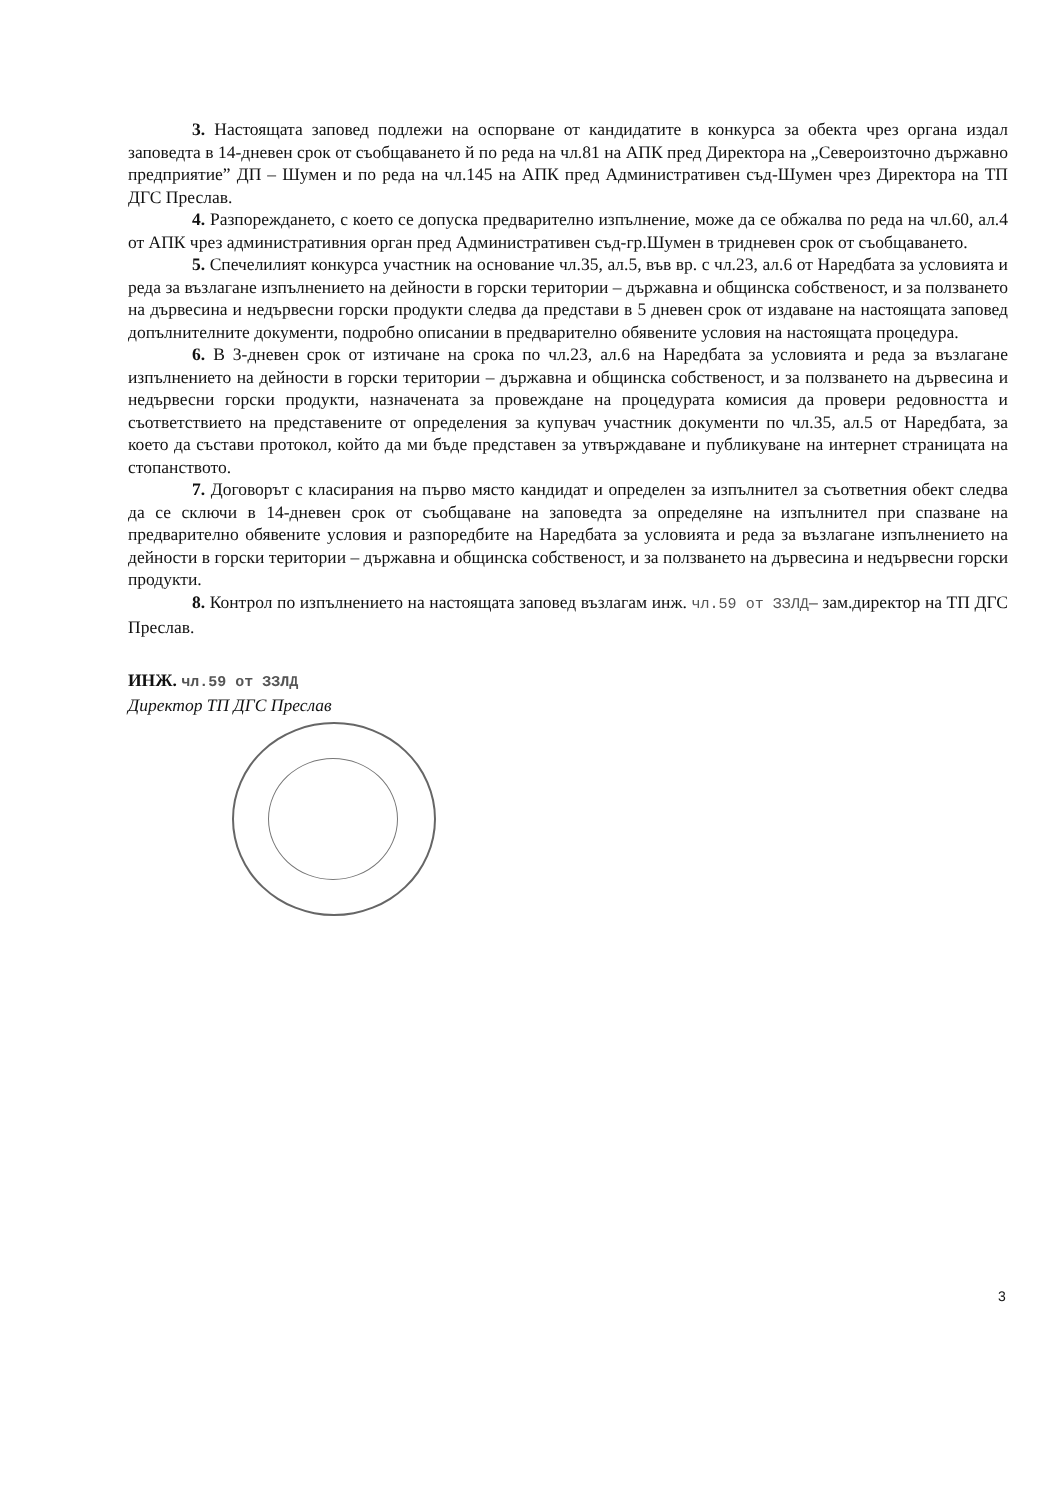3. Настоящата заповед подлежи на оспорване от кандидатите в конкурса за обекта чрез органа издал заповедта в 14-дневен срок от съобщаването й по реда на чл.81 на АПК пред Директора на „Североизточно държавно предприятие” ДП – Шумен и по реда на чл.145 на АПК пред Административен съд-Шумен чрез Директора на ТП ДГС Преслав.
4. Разпореждането, с което се допуска предварително изпълнение, може да се обжалва по реда на чл.60, ал.4 от АПК чрез административния орган пред Административен съд-гр.Шумен в тридневен срок от съобщаването.
5. Спечелилият конкурса участник на основание чл.35, ал.5, във вр. с чл.23, ал.6 от Наредбата за условията и реда за възлагане изпълнението на дейности в горски територии – държавна и общинска собственост, и за ползването на дървесина и недървесни горски продукти следва да представи в 5 дневен срок от издаване на настоящата заповед допълнителните документи, подробно описании в предварително обявените условия на настоящата процедура.
6. В 3-дневен срок от изтичане на срока по чл.23, ал.6 на Наредбата за условията и реда за възлагане изпълнението на дейности в горски територии – държавна и общинска собственост, и за ползването на дървесина и недървесни горски продукти, назначената за провеждане на процедурата комисия да провери редовността и съответствието на представените от определения за купувач участник документи по чл.35, ал.5 от Наредбата, за което да състави протокол, който да ми бъде представен за утвърждаване и публикуване на интернет страницата на стопанството.
7. Договорът с класирания на първо място кандидат и определен за изпълнител за съответния обект следва да се сключи в 14-дневен срок от съобщаване на заповедта за определяне на изпълнител при спазване на предварително обявените условия и разпоредбите на Наредбата за условията и реда за възлагане изпълнението на дейности в горски територии – държавна и общинска собственост, и за ползването на дървесина и недървесни горски продукти.
8. Контрол по изпълнението на настоящата заповед възлагам инж. чл.59 от ЗЗЛД– зам.директор на ТП ДГС Преслав.
ИНЖ. чл.59 от ЗЗЛД
Директор ТП ДГС Преслав
3